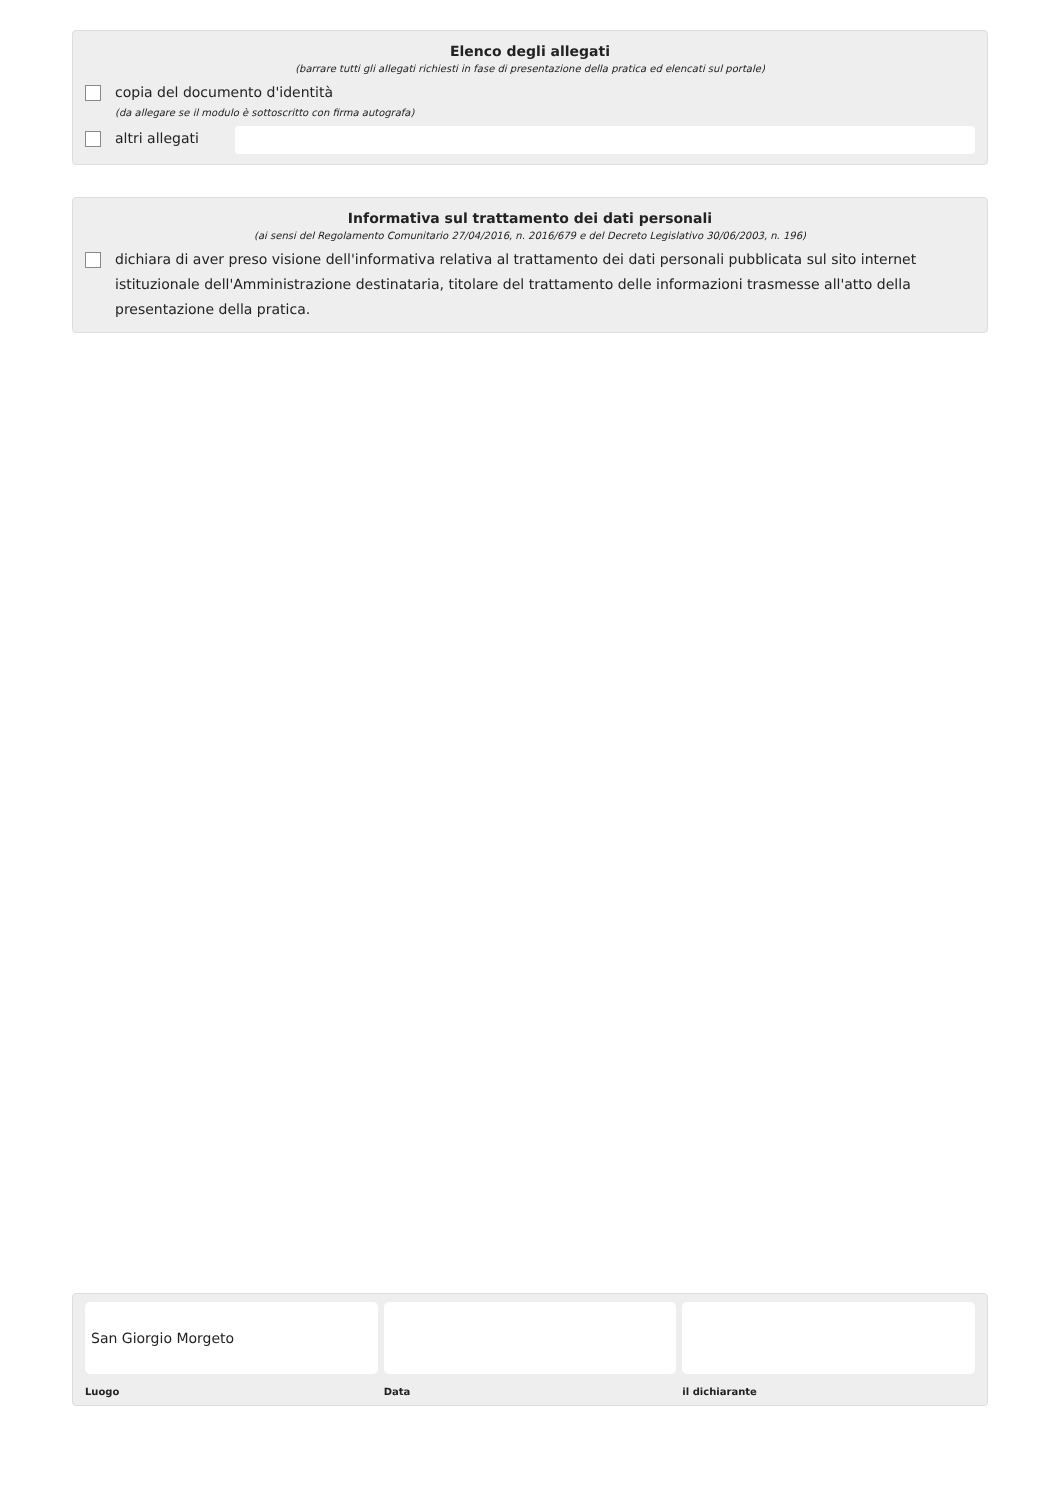Elenco degli allegati
(barrare tutti gli allegati richiesti in fase di presentazione della pratica ed elencati sul portale)
copia del documento d'identità
(da allegare se il modulo è sottoscritto con firma autografa)
altri allegati
Informativa sul trattamento dei dati personali
(ai sensi del Regolamento Comunitario 27/04/2016, n. 2016/679 e del Decreto Legislativo 30/06/2003, n. 196)
dichiara di aver preso visione dell'informativa relativa al trattamento dei dati personali pubblicata sul sito internet istituzionale dell'Amministrazione destinataria, titolare del trattamento delle informazioni trasmesse all'atto della presentazione della pratica.
San Giorgio Morgeto
Luogo
Data il dichiarante